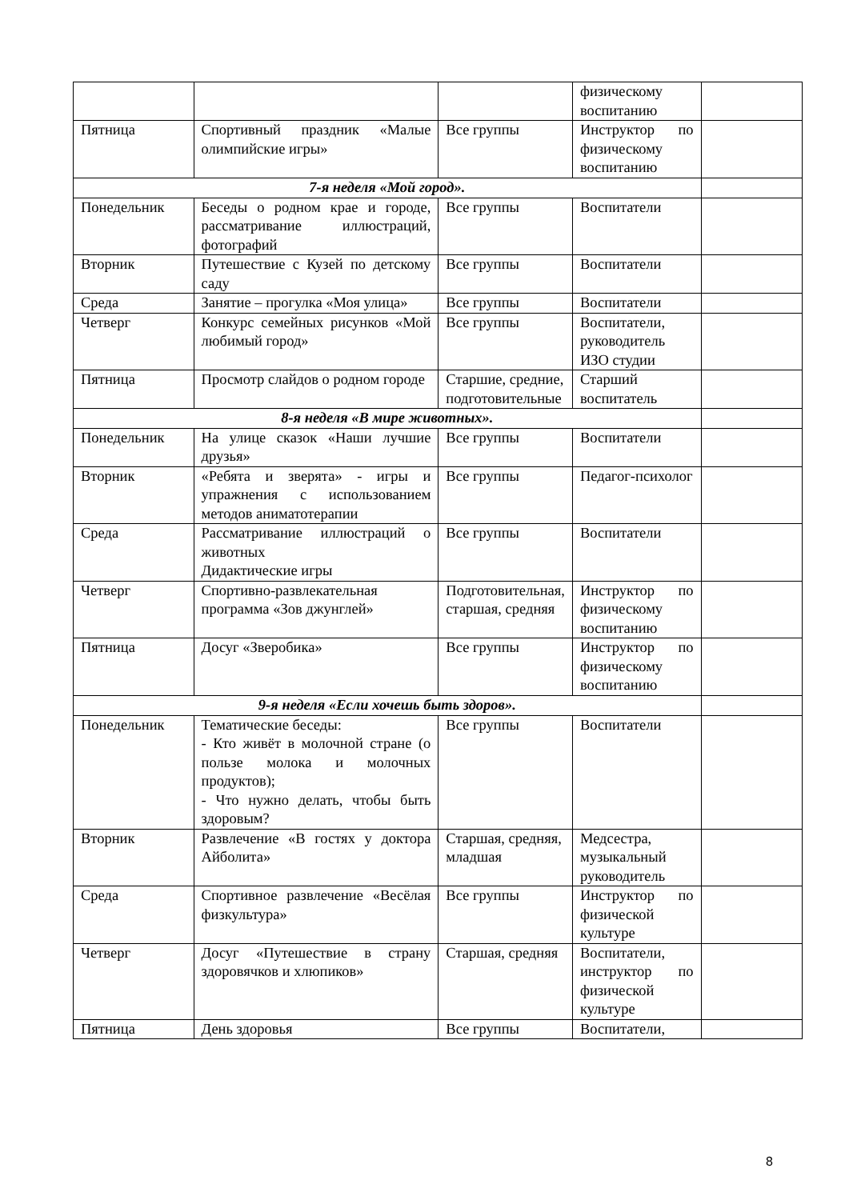| | | | физическому воспитанию | |
| Пятница | Спортивный праздник «Малые олимпийские игры» | Все группы | Инструктор по физическому воспитанию | |
| 7-я неделя «Мой город». | | | | |
| Понедельник | Беседы о родном крае и городе, рассматривание иллюстраций, фотографий | Все группы | Воспитатели | |
| Вторник | Путешествие с Кузей по детскому саду | Все группы | Воспитатели | |
| Среда | Занятие – прогулка «Моя улица» | Все группы | Воспитатели | |
| Четверг | Конкурс семейных рисунков «Мой любимый город» | Все группы | Воспитатели, руководитель ИЗО студии | |
| Пятница | Просмотр слайдов о родном городе | Старшие, средние, подготовительные | Старший воспитатель | |
| 8-я неделя «В мире животных». | | | | |
| Понедельник | На улице сказок «Наши лучшие друзья» | Все группы | Воспитатели | |
| Вторник | «Ребята и зверята» - игры и упражнения с использованием методов аниматотерапии | Все группы | Педагог-психолог | |
| Среда | Рассматривание иллюстраций о животных Дидактические игры | Все группы | Воспитатели | |
| Четверг | Спортивно-развлекательная программа «Зов джунглей» | Подготовительная, старшая, средняя | Инструктор по физическому воспитанию | |
| Пятница | Досуг «Зверобика» | Все группы | Инструктор по физическому воспитанию | |
| 9-я неделя «Если хочешь быть здоров». | | | | |
| Понедельник | Тематические беседы: - Кто живёт в молочной стране (о пользе молока и молочных продуктов); - Что нужно делать, чтобы быть здоровым? | Все группы | Воспитатели | |
| Вторник | Развлечение «В гостях у доктора Айболита» | Старшая, средняя, младшая | Медсестра, музыкальный руководитель | |
| Среда | Спортивное развлечение «Весёлая физкультура» | Все группы | Инструктор по физической культуре | |
| Четверг | Досуг «Путешествие в страну здоровячков и хлюпиков» | Старшая, средняя | Воспитатели, инструктор по физической культуре | |
| Пятница | День здоровья | Все группы | Воспитатели, | |
8